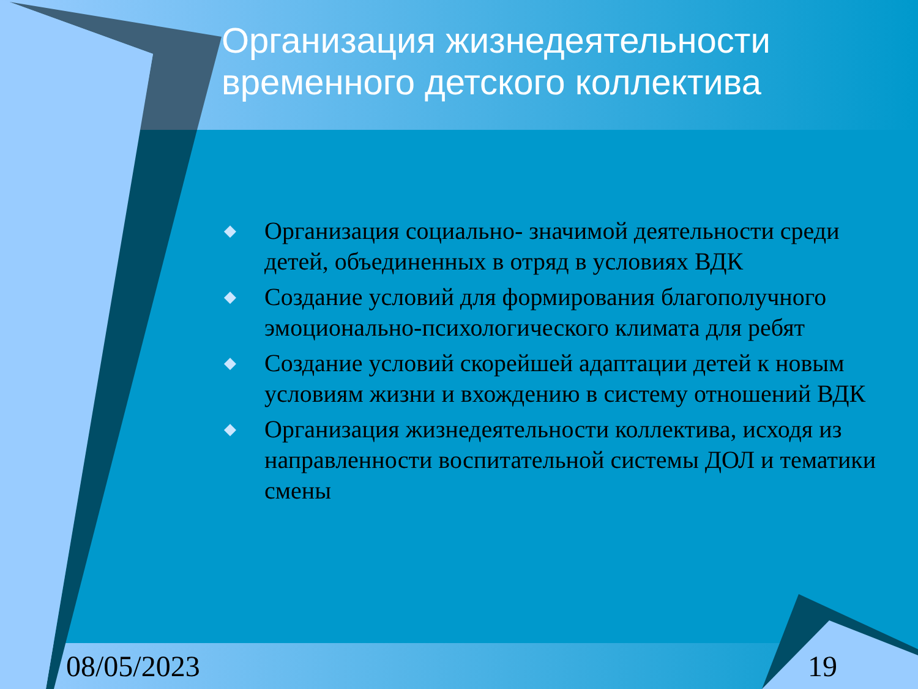Организация жизнедеятельности временного детского коллектива
◆ Организация социально- значимой деятельности среди детей, объединенных в отряд в условиях ВДК
◆ Создание условий для формирования благополучного эмоционально-психологического климата для ребят
◆ Создание условий скорейшей адаптации детей к новым условиям жизни и вхождению в систему отношений ВДК
◆ Организация жизнедеятельности коллектива, исходя из направленности воспитательной системы ДОЛ и тематики смены
08/05/2023 19